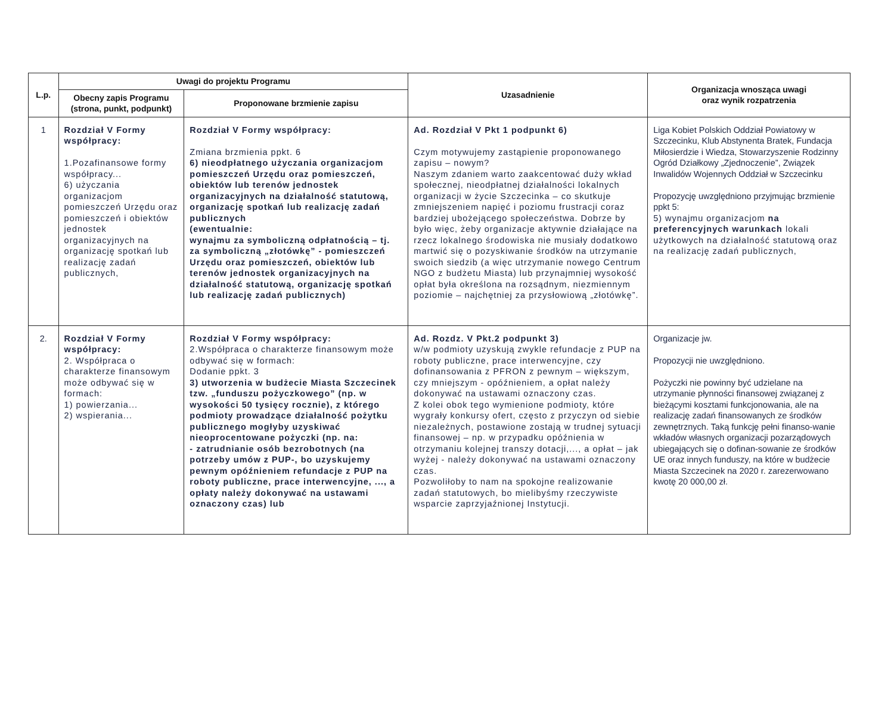| L.p. | Uwagi do projektu Programu | | Uzasadnienie | Organizacja wnosząca uwagi oraz wynik rozpatrzenia |
| --- | --- | --- | --- | --- |
| | Obecny zapis Programu (strona, punkt, podpunkt) | Proponowane brzmienie zapisu | | |
| 1 | Rozdział V Formy współpracy: 1.Pozafinansowe formy współpracy... 6) użyczania organizacjom pomieszczeń Urzędu oraz pomieszczeń i obiektów jednostek organizacyjnych na organizację spotkań lub realizację zadań publicznych, | Rozdział V Formy współpracy: Zmiana brzmienia ppkt. 6 6) nieodpłatnego użyczania organizacjom pomieszczeń Urzędu oraz pomieszczeń, obiektów lub terenów jednostek organizacyjnych na działalność statutową, organizację spotkań lub realizację zadań publicznych (ewentualnie: wynajmu za symboliczną odpłatnością – tj. za symboliczną „złotówkę” - pomieszczeń Urzędu oraz pomieszczeń, obiektów lub terenów jednostek organizacyjnych na działalność statutową, organizację spotkań lub realizację zadań publicznych) | Ad. Rozdział V Pkt 1 podpunkt 6) Czym motywujemy zastąpienie proponowanego zapisu – nowym? Naszym zdaniem warto zaakcentować duży wkład społecznej, nieodpłatnej działalności lokalnych organizacji w życie Szczecinka – co skutkuje zmniejszeniem napięć i poziomu frustracji coraz bardziej ubożejącego społeczeństwa. Dobrze by było więc, żeby organizacje aktywnie działające na rzecz lokalnego środowiska nie musiały dodatkowo martwić się o pozyskiwanie środków na utrzymanie swoich siedzib (a więc utrzymanie nowego Centrum NGO z budżetu Miasta) lub przynajmniej wysokość opłat była określona na rozsądnym, niezmiennym poziomie – najchętniej za przysłowiową „złotówkę”. | Liga Kobiet Polskich Oddział Powiatowy w Szczecinku, Klub Abstynenta Bratek, Fundacja Miłosierdzie i Wiedza, Stowarzyszenie Rodzinny Ogród Działkowy „Zjednoczenie”, Związek Inwalidów Wojennych Oddział w Szczecinku Propozycję uwzględniono przyjmując brzmienie ppkt 5: 5) wynajmu organizacjom na preferencyjnych warunkach lokali użytkowych na działalność statutową oraz na realizację zadań publicznych, |
| 2. | Rozdział V Formy współpracy: 2. Współpraca o charakterze finansowym może odbywać się w formach: 1) powierzania... 2) wspierania... | Rozdział V Formy współpracy: 2.Współpraca o charakterze finansowym może odbywać się w formach: Dodanie ppkt. 3 3) utworzenia w budżecie Miasta Szczecinek tzw. „funduszu pożyczkowego” (np. w wysokości 50 tysięcy rocznie), z którego podmioty prowadzące działalność pożytku publicznego mogłyby uzyskiwać nieoprocentowane pożyczki (np. na: - zatrudnianie osób bezrobotnych (na potrzeby umów z PUP-, bo uzyskujemy pewnym opóźnieniem refundacje z PUP na roboty publiczne, prace interwencyjne, ..., a opłaty należy dokonywać na ustawami oznaczony czas) lub | Ad. Rozdz. V Pkt.2 podpunkt 3) w/w podmioty uzyskują zwykle refundacje z PUP na roboty publiczne, prace interwencyjne, czy dofinansowania z PFRON z pewnym – większym, czy mniejszym - opóźnieniem, a opłat należy dokonywać na ustawami oznaczony czas. Z kolei obok tego wymienione podmioty, które wygrały konkursy ofert, często z przyczyn od siebie niezależnych, postawione zostają w trudnej sytuacji finansowej – np. w przypadku opóźnienia w otrzymaniu kolejnej transzy dotacji,..., a opłat – jak wyżej - należy dokonywać na ustawami oznaczony czas. Pozwoliłoby to nam na spokojne realizowanie zadań statutowych, bo mielibyśmy rzeczywiste wsparcie zaprzyjaźnionej Instytucji. | Organizacje jw. Propozycji nie uwzględniono. Pożyczki nie powinny być udzielane na utrzymanie płynności finansowej związanej z bieżącymi kosztami funkcjonowania, ale na realizację zadań finansowanych ze środków zewnętrznych. Taką funkcję pełni finanso-wanie wkładów własnych organizacji pozarządowych ubiegających się o dofinan-sowanie ze środków UE oraz innych funduszy, na które w budżecie Miasta Szczecinek na 2020 r. zarezerwowano kwotę 20 000,00 zł. |